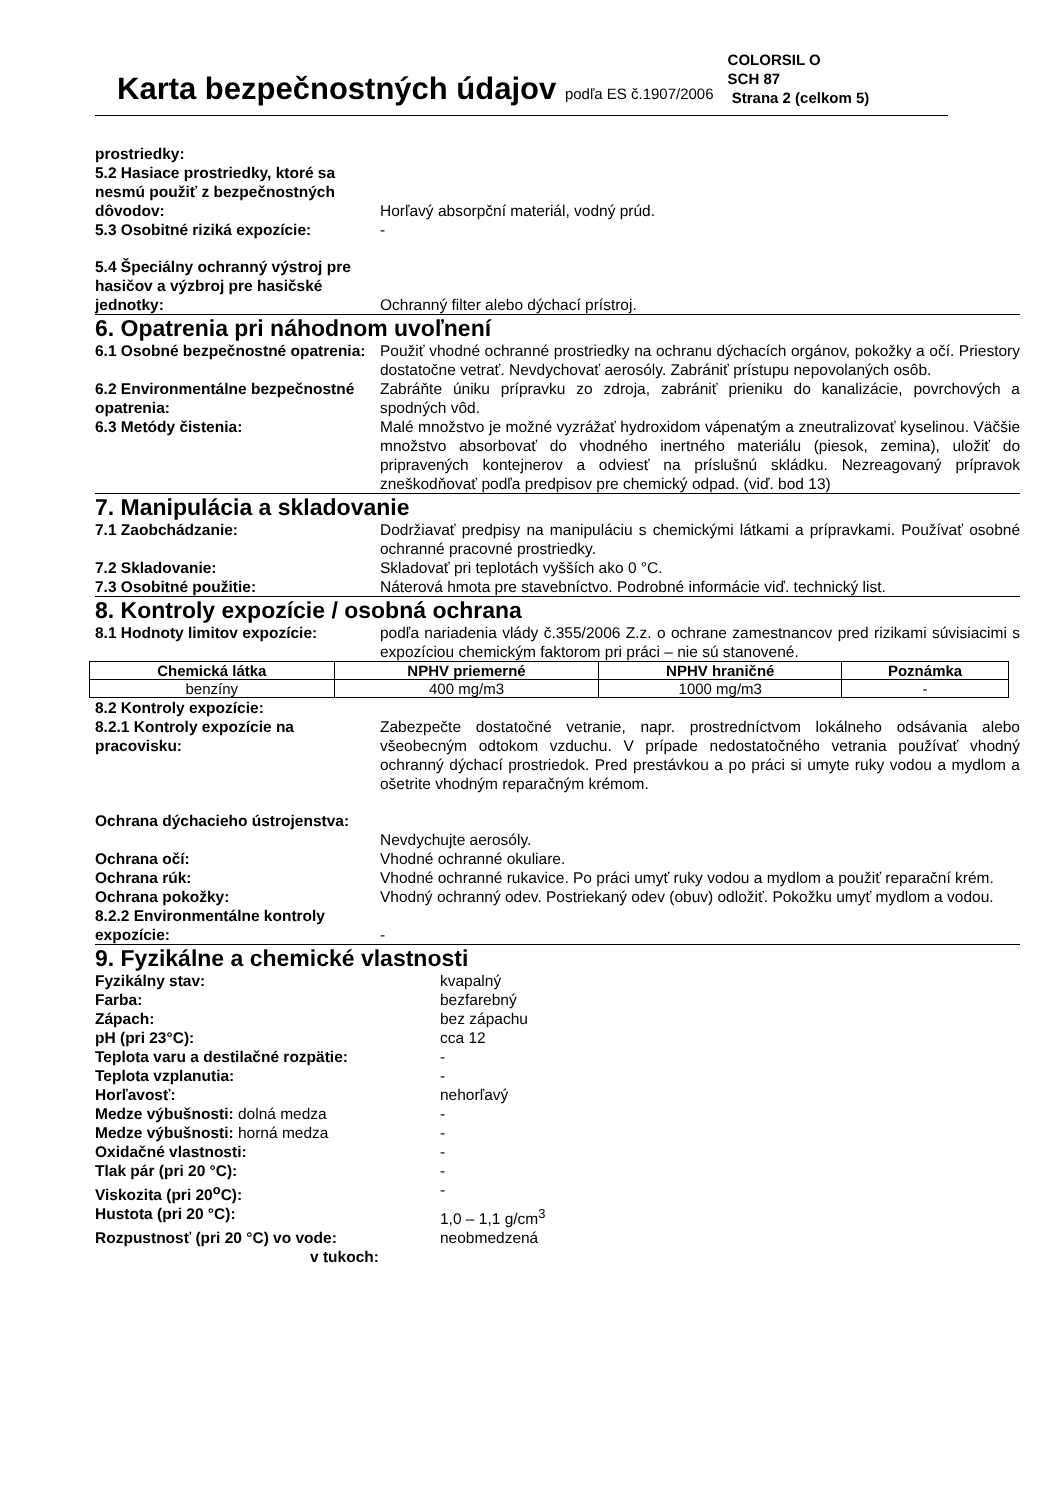Karta bezpečnostných údajov podľa ES č.1907/2006
COLORSIL O
SCH 87
Strana 2 (celkom 5)
prostriedky:
5.2 Hasiace prostriedky, ktoré sa nesmú použiť z bezpečnostných dôvodov:
Horľavý absorpční materiál, vodný prúd.
5.3 Osobitné riziká expozície: -
5.4 Špeciálny ochranný výstroj pre hasičov a výzbroj pre hasičské jednotky:
Ochranný filter alebo dýchací prístroj.
6. Opatrenia pri náhodnom uvoľnení
6.1 Osobné bezpečnostné opatrenia:
Použiť vhodné ochranné prostriedky na ochranu dýchacích orgánov, pokožky a očí. Priestory dostatočne vetrať. Nevdychovať aerosóly. Zabrániť prístupu nepovolaných osôb.
6.2 Environmentálne bezpečnostné opatrenia:
Zabráňte úniku prípravku zo zdroja, zabrániť prieniku do kanalizácie, povrchových a spodných vôd.
6.3 Metódy čistenia: Malé množstvo je možné vyzrážať hydroxidom vápenatým a zneutralizovať kyselinou. Väčšie množstvo absorbovať do vhodného inertného materiálu (piesok, zemina), uložiť do pripravených kontejnerov a odviesť na príslušnú skládku. Nezreagovaný prípravok zneškodňovať podľa predpisov pre chemický odpad. (viď. bod 13)
7. Manipulácia a skladovanie
7.1 Zaobchádzanie: Dodržiavať predpisy na manipuláciu s chemickými látkami a prípravkami. Používať osobné ochranné pracovné prostriedky.
7.2 Skladovanie: Skladovať pri teplotách vyšších ako 0 °C.
7.3 Osobitné použitie: Náterová hmota pre stavebníctvo. Podrobné informácie viď. technický list.
8. Kontroly expozície / osobná ochrana
8.1 Hodnoty limitov expozície: podľa nariadenia vlády č.355/2006 Z.z. o ochrane zamestnancov pred rizikami súvisiacimi s expozíciou chemickým faktorom pri práci – nie sú stanovené.
| Chemická látka | NPHV priemerné | NPHV hraničné | Poznámka |
| --- | --- | --- | --- |
| benzíny | 400 mg/m3 | 1000 mg/m3 | - |
8.2 Kontroly expozície:
8.2.1 Kontroly expozície na pracovisku:
Zabezpečte dostatočné vetranie, napr. prostredníctvom lokálneho odsávania alebo všeobecným odtokom vzduchu. V prípade nedostatočného vetrania používať vhodný ochranný dýchací prostriedok. Pred prestávkou a po práci si umyte ruky vodou a mydlom a ošetrite vhodným reparačným krémom.
Ochrana dýchacieho ústrojenstva:
Nevdychujte aerosóly.
Ochrana očí: Vhodné ochranné okuliare.
Ochrana rúk: Vhodné ochranné rukavice. Po práci umyť ruky vodou a mydlom a použiť reparační krém.
Ochrana pokožky: Vhodný ochranný odev. Postriekaný odev (obuv) odložiť. Pokožku umyť mydlom a vodou.
8.2.2 Environmentálne kontroly expozície:
-
9. Fyzikálne a chemické vlastnosti
Fyzikálny stav: kvapalný
Farba: bezfarebný
Zápach: bez zápachu
pH (pri 23°C): cca 12
Teplota varu a destilačné rozpätie: -
Teplota vzplanutia: -
Horľavosť: nehorľavý
Medze výbušnosti: dolná medza -
Medze výbušnosti: horná medza -
Oxidačné vlastnosti: -
Tlak pár (pri 20 °C): -
Viskozita (pri 20<sup>o</sup>C): -
Hustota (pri 20 °C): 1,0 – 1,1 g/cm<sup>3</sup>
Rozpustnosť (pri 20 °C) vo vode: neobmedzená
v tukoch: